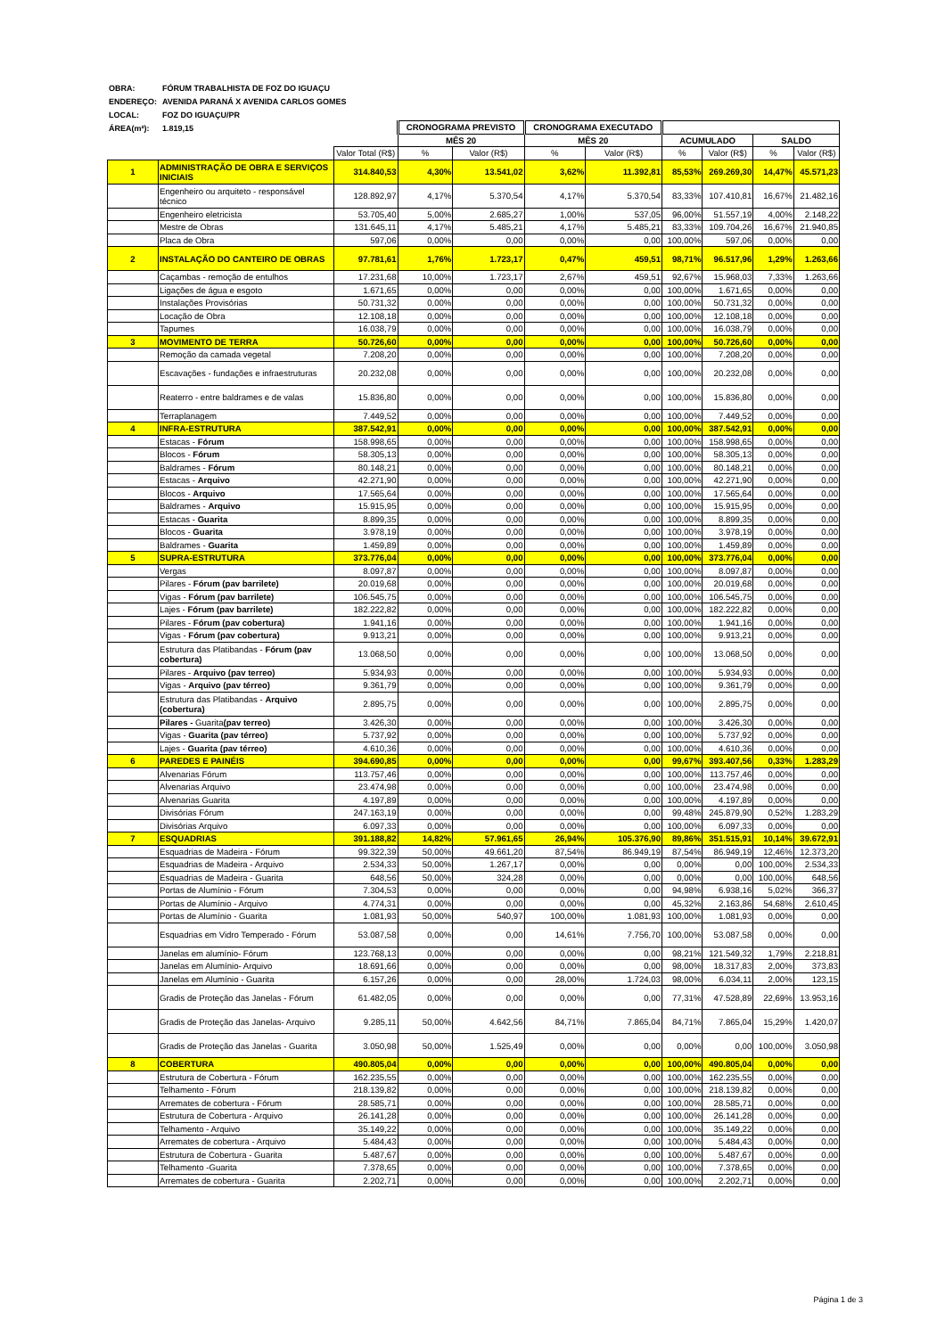OBRA: FÓRUM TRABALHISTA DE FOZ DO IGUAÇU
ENDEREÇO: AVENIDA PARANÁ X AVENIDA CARLOS GOMES
LOCAL: FOZ DO IGUAÇU/PR
ÁREA(m²): 1.819,15
| | | | CRONOGRAMA PREVISTO | | CRONOGRAMA EXECUTADO | | | | | |
| --- | --- | --- | --- | --- | --- | --- | --- | --- | --- | --- |
| | | | MÊS 20 | | MÊS 20 | | ACUMULADO | | SALDO | |
| | | Valor Total (R$) | % | Valor (R$) | % | Valor (R$) | % | Valor (R$) | % | Valor (R$) |
| 1 | ADMINISTRAÇÃO DE OBRA E SERVIÇOS INICIAIS | 314.840,53 | 4,30% | 13.541,02 | 3,62% | 11.392,81 | 85,53% | 269.269,30 | 14,47% | 45.571,23 |
| | Engenheiro ou arquiteto - responsável técnico | 128.892,97 | 4,17% | 5.370,54 | 4,17% | 5.370,54 | 83,33% | 107.410,81 | 16,67% | 21.482,16 |
| | Engenheiro eletricista | 53.705,40 | 5,00% | 2.685,27 | 1,00% | 537,05 | 96,00% | 51.557,19 | 4,00% | 2.148,22 |
| | Mestre de Obras | 131.645,11 | 4,17% | 5.485,21 | 4,17% | 5.485,21 | 83,33% | 109.704,26 | 16,67% | 21.940,85 |
| | Placa de Obra | 597,06 | 0,00% | 0,00 | 0,00% | 0,00 | 100,00% | 597,06 | 0,00% | 0,00 |
| 2 | INSTALAÇÃO DO CANTEIRO DE OBRAS | 97.781,61 | 1,76% | 1.723,17 | 0,47% | 459,51 | 98,71% | 96.517,96 | 1,29% | 1.263,66 |
| | Caçambas - remoção de entulhos | 17.231,68 | 10,00% | 1.723,17 | 2,67% | 459,51 | 92,67% | 15.968,03 | 7,33% | 1.263,66 |
| | Ligações de água e esgoto | 1.671,65 | 0,00% | 0,00 | 0,00% | 0,00 | 100,00% | 1.671,65 | 0,00% | 0,00 |
| | Instalações Provisórias | 50.731,32 | 0,00% | 0,00 | 0,00% | 0,00 | 100,00% | 50.731,32 | 0,00% | 0,00 |
| | Locação de Obra | 12.108,18 | 0,00% | 0,00 | 0,00% | 0,00 | 100,00% | 12.108,18 | 0,00% | 0,00 |
| | Tapumes | 16.038,79 | 0,00% | 0,00 | 0,00% | 0,00 | 100,00% | 16.038,79 | 0,00% | 0,00 |
| 3 | MOVIMENTO DE TERRA | 50.726,60 | 0,00% | 0,00 | 0,00% | 0,00 | 100,00% | 50.726,60 | 0,00% | 0,00 |
| | Remoção da camada vegetal | 7.208,20 | 0,00% | 0,00 | 0,00% | 0,00 | 100,00% | 7.208,20 | 0,00% | 0,00 |
| | Escavações - fundações e infraestruturas | 20.232,08 | 0,00% | 0,00 | 0,00% | 0,00 | 100,00% | 20.232,08 | 0,00% | 0,00 |
| | Reaterro - entre baldrames e de valas | 15.836,80 | 0,00% | 0,00 | 0,00% | 0,00 | 100,00% | 15.836,80 | 0,00% | 0,00 |
| | Terraplanagem | 7.449,52 | 0,00% | 0,00 | 0,00% | 0,00 | 100,00% | 7.449,52 | 0,00% | 0,00 |
| 4 | INFRA-ESTRUTURA | 387.542,91 | 0,00% | 0,00 | 0,00% | 0,00 | 100,00% | 387.542,91 | 0,00% | 0,00 |
| | Estacas - Fórum | 158.998,65 | 0,00% | 0,00 | 0,00% | 0,00 | 100,00% | 158.998,65 | 0,00% | 0,00 |
| | Blocos - Fórum | 58.305,13 | 0,00% | 0,00 | 0,00% | 0,00 | 100,00% | 58.305,13 | 0,00% | 0,00 |
| | Baldrames - Fórum | 80.148,21 | 0,00% | 0,00 | 0,00% | 0,00 | 100,00% | 80.148,21 | 0,00% | 0,00 |
| | Estacas - Arquivo | 42.271,90 | 0,00% | 0,00 | 0,00% | 0,00 | 100,00% | 42.271,90 | 0,00% | 0,00 |
| | Blocos - Arquivo | 17.565,64 | 0,00% | 0,00 | 0,00% | 0,00 | 100,00% | 17.565,64 | 0,00% | 0,00 |
| | Baldrames - Arquivo | 15.915,95 | 0,00% | 0,00 | 0,00% | 0,00 | 100,00% | 15.915,95 | 0,00% | 0,00 |
| | Estacas - Guarita | 8.899,35 | 0,00% | 0,00 | 0,00% | 0,00 | 100,00% | 8.899,35 | 0,00% | 0,00 |
| | Blocos - Guarita | 3.978,19 | 0,00% | 0,00 | 0,00% | 0,00 | 100,00% | 3.978,19 | 0,00% | 0,00 |
| | Baldrames - Guarita | 1.459,89 | 0,00% | 0,00 | 0,00% | 0,00 | 100,00% | 1.459,89 | 0,00% | 0,00 |
| 5 | SUPRA-ESTRUTURA | 373.776,04 | 0,00% | 0,00 | 0,00% | 0,00 | 100,00% | 373.776,04 | 0,00% | 0,00 |
| | Vergas | 8.097,87 | 0,00% | 0,00 | 0,00% | 0,00 | 100,00% | 8.097,87 | 0,00% | 0,00 |
| | Pilares - Fórum (pav barrilete) | 20.019,68 | 0,00% | 0,00 | 0,00% | 0,00 | 100,00% | 20.019,68 | 0,00% | 0,00 |
| | Vigas - Fórum (pav barrilete) | 106.545,75 | 0,00% | 0,00 | 0,00% | 0,00 | 100,00% | 106.545,75 | 0,00% | 0,00 |
| | Lajes - Fórum (pav barrilete) | 182.222,82 | 0,00% | 0,00 | 0,00% | 0,00 | 100,00% | 182.222,82 | 0,00% | 0,00 |
| | Pilares - Fórum (pav cobertura) | 1.941,16 | 0,00% | 0,00 | 0,00% | 0,00 | 100,00% | 1.941,16 | 0,00% | 0,00 |
| | Vigas - Fórum (pav cobertura) | 9.913,21 | 0,00% | 0,00 | 0,00% | 0,00 | 100,00% | 9.913,21 | 0,00% | 0,00 |
| | Estrutura das Platibandas - Fórum (pav cobertura) | 13.068,50 | 0,00% | 0,00 | 0,00% | 0,00 | 100,00% | 13.068,50 | 0,00% | 0,00 |
| | Pilares - Arquivo (pav terreo) | 5.934,93 | 0,00% | 0,00 | 0,00% | 0,00 | 100,00% | 5.934,93 | 0,00% | 0,00 |
| | Vigas - Arquivo (pav térreo) | 9.361,79 | 0,00% | 0,00 | 0,00% | 0,00 | 100,00% | 9.361,79 | 0,00% | 0,00 |
| | Estrutura das Platibandas - Arquivo (cobertura) | 2.895,75 | 0,00% | 0,00 | 0,00% | 0,00 | 100,00% | 2.895,75 | 0,00% | 0,00 |
| | Pilares - Guarita (pav terreo) | 3.426,30 | 0,00% | 0,00 | 0,00% | 0,00 | 100,00% | 3.426,30 | 0,00% | 0,00 |
| | Vigas - Guarita (pav térreo) | 5.737,92 | 0,00% | 0,00 | 0,00% | 0,00 | 100,00% | 5.737,92 | 0,00% | 0,00 |
| | Lajes - Guarita (pav térreo) | 4.610,36 | 0,00% | 0,00 | 0,00% | 0,00 | 100,00% | 4.610,36 | 0,00% | 0,00 |
| 6 | PAREDES E PAINÉIS | 394.690,85 | 0,00% | 0,00 | 0,00% | 0,00 | 99,67% | 393.407,56 | 0,33% | 1.283,29 |
| | Alvenarias Fórum | 113.757,46 | 0,00% | 0,00 | 0,00% | 0,00 | 100,00% | 113.757,46 | 0,00% | 0,00 |
| | Alvenarias Arquivo | 23.474,98 | 0,00% | 0,00 | 0,00% | 0,00 | 100,00% | 23.474,98 | 0,00% | 0,00 |
| | Alvenarias Guarita | 4.197,89 | 0,00% | 0,00 | 0,00% | 0,00 | 100,00% | 4.197,89 | 0,00% | 0,00 |
| | Divisórias Fórum | 247.163,19 | 0,00% | 0,00 | 0,00% | 0,00 | 99,48% | 245.879,90 | 0,52% | 1.283,29 |
| | Divisórias Arquivo | 6.097,33 | 0,00% | 0,00 | 0,00% | 0,00 | 100,00% | 6.097,33 | 0,00% | 0,00 |
| 7 | ESQUADRIAS | 391.188,82 | 14,82% | 57.961,65 | 26,94% | 105.376,90 | 89,86% | 351.515,91 | 10,14% | 39.672,91 |
| | Esquadrias de Madeira - Fórum | 99.322,39 | 50,00% | 49.661,20 | 87,54% | 86.949,19 | 87,54% | 86.949,19 | 12,46% | 12.373,20 |
| | Esquadrias de Madeira - Arquivo | 2.534,33 | 50,00% | 1.267,17 | 0,00% | 0,00 | 0,00% | 0,00 | 100,00% | 2.534,33 |
| | Esquadrias de Madeira - Guarita | 648,56 | 50,00% | 324,28 | 0,00% | 0,00 | 0,00% | 0,00 | 100,00% | 648,56 |
| | Portas de Alumínio - Fórum | 7.304,53 | 0,00% | 0,00 | 0,00% | 0,00 | 94,98% | 6.938,16 | 5,02% | 366,37 |
| | Portas de Alumínio - Arquivo | 4.774,31 | 0,00% | 0,00 | 0,00% | 0,00 | 45,32% | 2.163,86 | 54,68% | 2.610,45 |
| | Portas de Alumínio - Guarita | 1.081,93 | 50,00% | 540,97 | 100,00% | 1.081,93 | 100,00% | 1.081,93 | 0,00% | 0,00 |
| | Esquadrias em Vidro Temperado - Fórum | 53.087,58 | 0,00% | 0,00 | 14,61% | 7.756,70 | 100,00% | 53.087,58 | 0,00% | 0,00 |
| | Janelas em alumínio- Fórum | 123.768,13 | 0,00% | 0,00 | 0,00% | 0,00 | 98,21% | 121.549,32 | 1,79% | 2.218,81 |
| | Janelas em Alumínio- Arquivo | 18.691,66 | 0,00% | 0,00 | 0,00% | 0,00 | 98,00% | 18.317,83 | 2,00% | 373,83 |
| | Janelas em Alumínio - Guarita | 6.157,26 | 0,00% | 0,00 | 28,00% | 1.724,03 | 98,00% | 6.034,11 | 2,00% | 123,15 |
| | Gradis de Proteção das Janelas - Fórum | 61.482,05 | 0,00% | 0,00 | 0,00% | 0,00 | 77,31% | 47.528,89 | 22,69% | 13.953,16 |
| | Gradis de Proteção das Janelas- Arquivo | 9.285,11 | 50,00% | 4.642,56 | 84,71% | 7.865,04 | 84,71% | 7.865,04 | 15,29% | 1.420,07 |
| | Gradis de Proteção das Janelas - Guarita | 3.050,98 | 50,00% | 1.525,49 | 0,00% | 0,00 | 0,00% | 0,00 | 100,00% | 3.050,98 |
| 8 | COBERTURA | 490.805,04 | 0,00% | 0,00 | 0,00% | 0,00 | 100,00% | 490.805,04 | 0,00% | 0,00 |
| | Estrutura de Cobertura - Fórum | 162.235,55 | 0,00% | 0,00 | 0,00% | 0,00 | 100,00% | 162.235,55 | 0,00% | 0,00 |
| | Telhamento - Fórum | 218.139,82 | 0,00% | 0,00 | 0,00% | 0,00 | 100,00% | 218.139,82 | 0,00% | 0,00 |
| | Arremates de cobertura - Fórum | 28.585,71 | 0,00% | 0,00 | 0,00% | 0,00 | 100,00% | 28.585,71 | 0,00% | 0,00 |
| | Estrutura de Cobertura - Arquivo | 26.141,28 | 0,00% | 0,00 | 0,00% | 0,00 | 100,00% | 26.141,28 | 0,00% | 0,00 |
| | Telhamento - Arquivo | 35.149,22 | 0,00% | 0,00 | 0,00% | 0,00 | 100,00% | 35.149,22 | 0,00% | 0,00 |
| | Arremates de cobertura - Arquivo | 5.484,43 | 0,00% | 0,00 | 0,00% | 0,00 | 100,00% | 5.484,43 | 0,00% | 0,00 |
| | Estrutura de Cobertura - Guarita | 5.487,67 | 0,00% | 0,00 | 0,00% | 0,00 | 100,00% | 5.487,67 | 0,00% | 0,00 |
| | Telhamento -Guarita | 7.378,65 | 0,00% | 0,00 | 0,00% | 0,00 | 100,00% | 7.378,65 | 0,00% | 0,00 |
| | Arremates de cobertura - Guarita | 2.202,71 | 0,00% | 0,00 | 0,00% | 0,00 | 100,00% | 2.202,71 | 0,00% | 0,00 |
Página 1 de 3